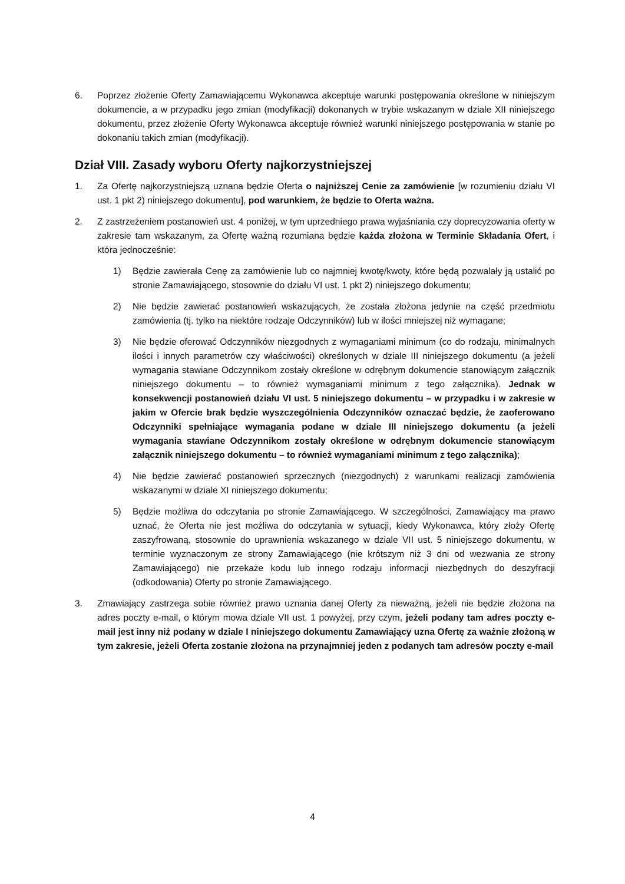6. Poprzez złożenie Oferty Zamawiającemu Wykonawca akceptuje warunki postępowania określone w niniejszym dokumencie, a w przypadku jego zmian (modyfikacji) dokonanych w trybie wskazanym w dziale XII niniejszego dokumentu, przez złożenie Oferty Wykonawca akceptuje również warunki niniejszego postępowania w stanie po dokonaniu takich zmian (modyfikacji).
Dział VIII. Zasady wyboru Oferty najkorzystniejszej
1. Za Ofertę najkorzystniejszą uznana będzie Oferta o najniższej Cenie za zamówienie [w rozumieniu działu VI ust. 1 pkt 2) niniejszego dokumentu], pod warunkiem, że będzie to Oferta ważna.
2. Z zastrzeżeniem postanowień ust. 4 poniżej, w tym uprzedniego prawa wyjaśniania czy doprecyzowania oferty w zakresie tam wskazanym, za Ofertę ważną rozumiana będzie każda złożona w Terminie Składania Ofert, i która jednocześnie:
1) Będzie zawierała Cenę za zamówienie lub co najmniej kwotę/kwoty, które będą pozwalały ją ustalić po stronie Zamawiającego, stosownie do działu VI ust. 1 pkt 2) niniejszego dokumentu;
2) Nie będzie zawierać postanowień wskazujących, że została złożona jedynie na część przedmiotu zamówienia (tj. tylko na niektóre rodzaje Odczynników) lub w ilości mniejszej niż wymagane;
3) Nie będzie oferować Odczynników niezgodnych z wymaganiami minimum (co do rodzaju, minimalnych ilości i innych parametrów czy właściwości) określonych w dziale III niniejszego dokumentu (a jeżeli wymagania stawiane Odczynnikom zostały określone w odrębnym dokumencie stanowiącym załącznik niniejszego dokumentu – to również wymaganiami minimum z tego załącznika). Jednak w konsekwencji postanowień działu VI ust. 5 niniejszego dokumentu – w przypadku i w zakresie w jakim w Ofercie brak będzie wyszczególnienia Odczynników oznaczać będzie, że zaoferowano Odczynniki spełniające wymagania podane w dziale III niniejszego dokumentu (a jeżeli wymagania stawiane Odczynnikom zostały określone w odrębnym dokumencie stanowiącym załącznik niniejszego dokumentu – to również wymaganiami minimum z tego załącznika);
4) Nie będzie zawierać postanowień sprzecznych (niezgodnych) z warunkami realizacji zamówienia wskazanymi w dziale XI niniejszego dokumentu;
5) Będzie możliwa do odczytania po stronie Zamawiającego. W szczególności, Zamawiający ma prawo uznać, że Oferta nie jest możliwa do odczytania w sytuacji, kiedy Wykonawca, który złoży Ofertę zaszyfrowaną, stosownie do uprawnienia wskazanego w dziale VII ust. 5 niniejszego dokumentu, w terminie wyznaczonym ze strony Zamawiającego (nie krótszym niż 3 dni od wezwania ze strony Zamawiającego) nie przekaże kodu lub innego rodzaju informacji niezbędnych do deszyfracji (odkodowania) Oferty po stronie Zamawiającego.
3. Zmawiający zastrzega sobie również prawo uznania danej Oferty za nieważną, jeżeli nie będzie złożona na adres poczty e-mail, o którym mowa dziale VII ust. 1 powyżej, przy czym, jeżeli podany tam adres poczty e-mail jest inny niż podany w dziale I niniejszego dokumentu Zamawiający uzna Ofertę za ważnie złożoną w tym zakresie, jeżeli Oferta zostanie złożona na przynajmniej jeden z podanych tam adresów poczty e-mail
4